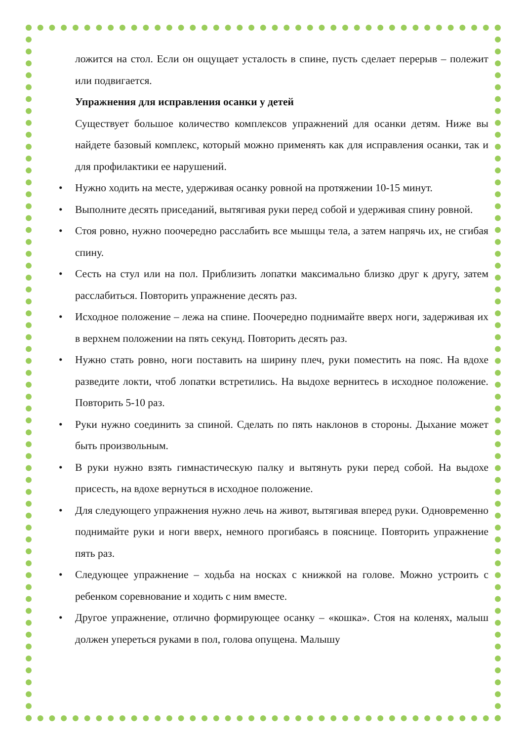ложится на стол. Если он ощущает усталость в спине, пусть сделает перерыв – полежит или подвигается.
Упражнения для исправления осанки у детей
Существует большое количество комплексов упражнений для осанки детям. Ниже вы найдете базовый комплекс, который можно применять как для исправления осанки, так и для профилактики ее нарушений.
• Нужно ходить на месте, удерживая осанку ровной на протяжении 10-15 минут.
• Выполните десять приседаний, вытягивая руки перед собой и удерживая спину ровной.
• Стоя ровно, нужно поочередно расслабить все мышцы тела, а затем напрячь их, не сгибая спину.
• Сесть на стул или на пол. Приблизить лопатки максимально близко друг к другу, затем расслабиться. Повторить упражнение десять раз.
• Исходное положение – лежа на спине. Поочередно поднимайте вверх ноги, задерживая их в верхнем положении на пять секунд. Повторить десять раз.
• Нужно стать ровно, ноги поставить на ширину плеч, руки поместить на пояс. На вдохе разведите локти, чтоб лопатки встретились. На выдохе вернитесь в исходное положение. Повторить 5-10 раз.
• Руки нужно соединить за спиной. Сделать по пять наклонов в стороны. Дыхание может быть произвольным.
• В руки нужно взять гимнастическую палку и вытянуть руки перед собой. На выдохе присесть, на вдохе вернуться в исходное положение.
• Для следующего упражнения нужно лечь на живот, вытягивая вперед руки. Одновременно поднимайте руки и ноги вверх, немного прогибаясь в пояснице. Повторить упражнение пять раз.
• Следующее упражнение – ходьба на носках с книжкой на голове. Можно устроить с ребенком соревнование и ходить с ним вместе.
• Другое упражнение, отлично формирующее осанку – «кошка». Стоя на коленях, малыш должен упереться руками в пол, голова опущена. Малышу